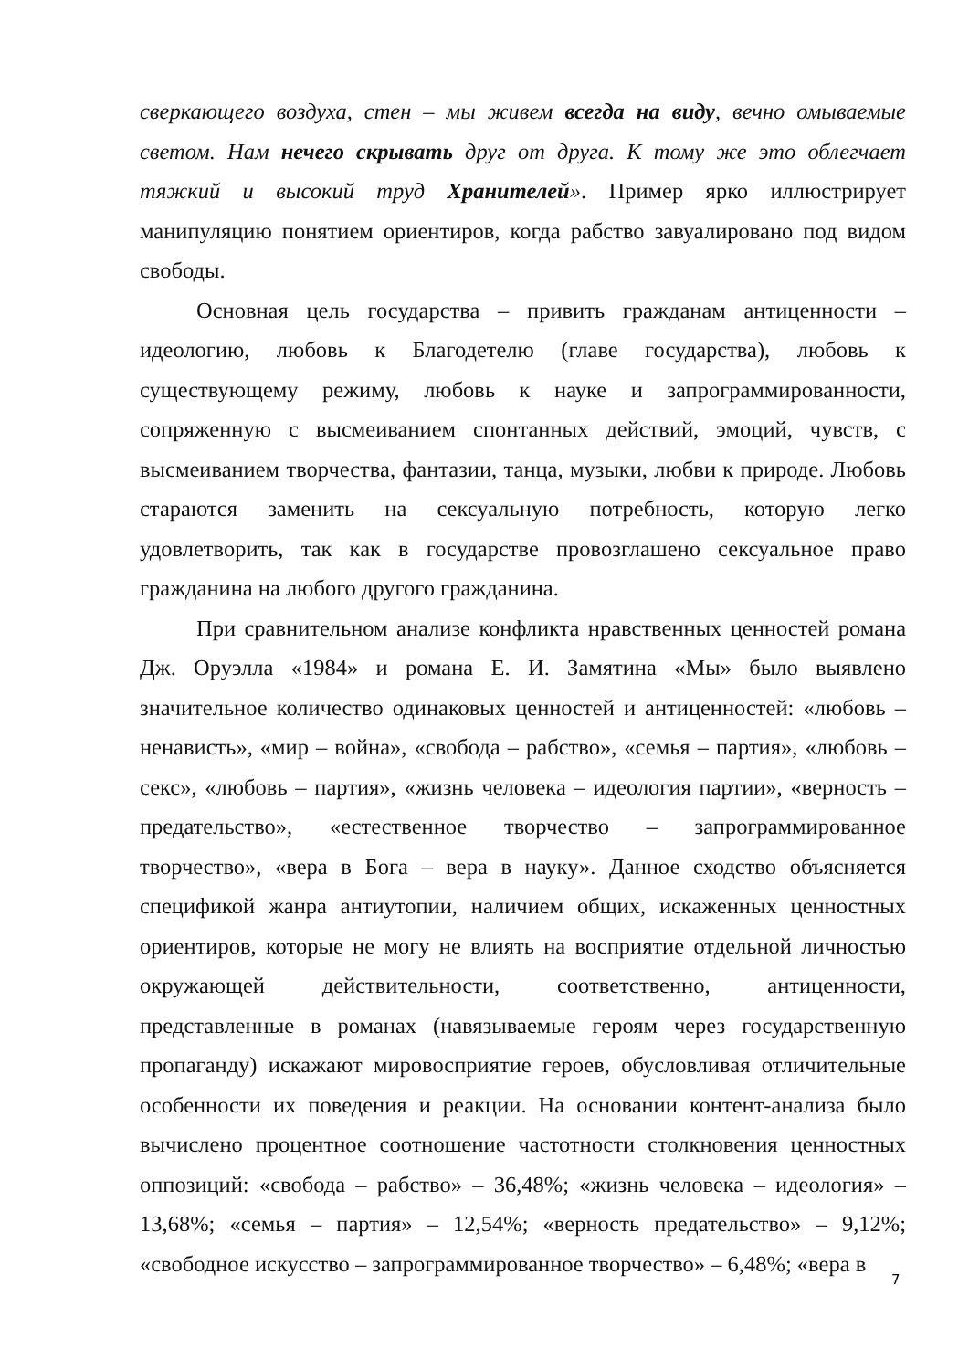сверкающего воздуха, стен – мы живем всегда на виду, вечно омываемые светом. Нам нечего скрывать друг от друга. К тому же это облегчает тяжкий и высокий труд Хранителей». Пример ярко иллюстрирует манипуляцию понятием ориентиров, когда рабство завуалировано под видом свободы.
Основная цель государства – привить гражданам антиценности – идеологию, любовь к Благодетелю (главе государства), любовь к существующему режиму, любовь к науке и запрограммированности, сопряженную с высмеиванием спонтанных действий, эмоций, чувств, с высмеиванием творчества, фантазии, танца, музыки, любви к природе. Любовь стараются заменить на сексуальную потребность, которую легко удовлетворить, так как в государстве провозглашено сексуальное право гражданина на любого другого гражданина.
При сравнительном анализе конфликта нравственных ценностей романа Дж. Оруэлла «1984» и романа Е. И. Замятина «Мы» было выявлено значительное количество одинаковых ценностей и антиценностей: «любовь – ненависть», «мир – война», «свобода – рабство», «семья – партия», «любовь – секс», «любовь – партия», «жизнь человека – идеология партии», «верность – предательство», «естественное творчество – запрограммированное творчество», «вера в Бога – вера в науку». Данное сходство объясняется спецификой жанра антиутопии, наличием общих, искаженных ценностных ориентиров, которые не могу не влиять на восприятие отдельной личностью окружающей действительности, соответственно, антиценности, представленные в романах (навязываемые героям через государственную пропаганду) искажают мировосприятие героев, обусловливая отличительные особенности их поведения и реакции. На основании контент-анализа было вычислено процентное соотношение частотности столкновения ценностных оппозиций: «свобода – рабство» – 36,48%; «жизнь человека – идеология» – 13,68%; «семья – партия» – 12,54%; «верность предательство» – 9,12%; «свободное искусство – запрограммированное творчество» – 6,48%; «вера в
7